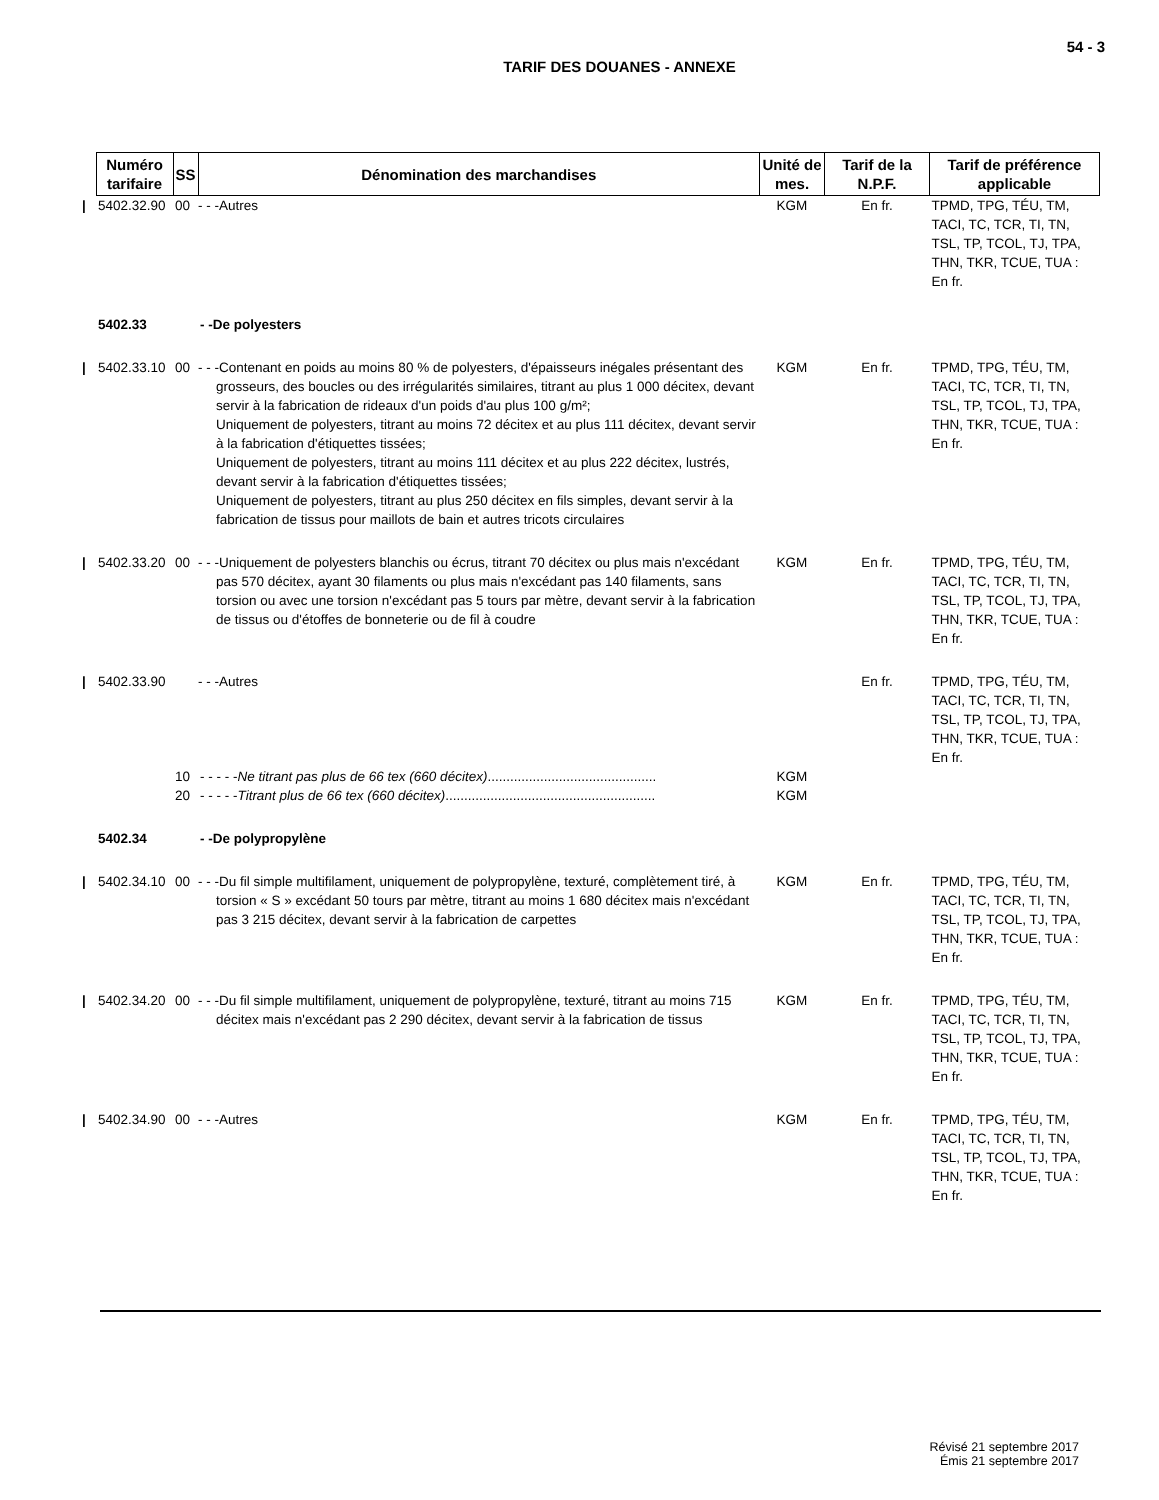54 - 3
TARIF DES DOUANES - ANNEXE
| | Numéro tarifaire | SS | Dénomination des marchandises | Unité de mes. | Tarif de la N.P.F. | Tarif de préférence applicable |
| / | 5402.32.90 | 00 | - - -Autres | KGM | En fr. | TPMD, TPG, TÉU, TM, TACI, TC, TCR, TI, TN, TSL, TP, TCOL, TJ, TPA, THN, TKR, TCUE, TUA : En fr. |
| | 5402.33 | | - -De polyesters | | | |
| / | 5402.33.10 | 00 | - - -Contenant en poids au moins 80 % de polyesters, d'épaisseurs inégales présentant des grosseurs, des boucles ou des irrégularités similaires, titrant au plus 1 000 décitex, devant servir à la fabrication de rideaux d'un poids d'au plus 100 g/m²; Uniquement de polyesters, titrant au moins 72 décitex et au plus 111 décitex, devant servir à la fabrication d'étiquettes tissées; Uniquement de polyesters, titrant au moins 111 décitex et au plus 222 décitex, lustrés, devant servir à la fabrication d'étiquettes tissées; Uniquement de polyesters, titrant au plus 250 décitex en fils simples, devant servir à la fabrication de tissus pour maillots de bain et autres tricots circulaires | KGM | En fr. | TPMD, TPG, TÉU, TM, TACI, TC, TCR, TI, TN, TSL, TP, TCOL, TJ, TPA, THN, TKR, TCUE, TUA : En fr. |
| / | 5402.33.20 | 00 | - - -Uniquement de polyesters blanchis ou écrus, titrant 70 décitex ou plus mais n'excédant pas 570 décitex, ayant 30 filaments ou plus mais n'excédant pas 140 filaments, sans torsion ou avec une torsion n'excédant pas 5 tours par mètre, devant servir à la fabrication de tissus ou d'étoffes de bonneterie ou de fil à coudre | KGM | En fr. | TPMD, TPG, TÉU, TM, TACI, TC, TCR, TI, TN, TSL, TP, TCOL, TJ, TPA, THN, TKR, TCUE, TUA : En fr. |
| / | 5402.33.90 | | - - -Autres | | En fr. | TPMD, TPG, TÉU, TM, TACI, TC, TCR, TI, TN, TSL, TP, TCOL, TJ, TPA, THN, TKR, TCUE, TUA : En fr. |
| | | 10 | - - - - - Ne titrant pas plus de 66 tex (660 décitex) ............................................. | KGM | | |
| | | 20 | - - - - - Titrant plus de 66 tex (660 décitex) ........................................................ | KGM | | |
| | 5402.34 | | - -De polypropylène | | | |
| / | 5402.34.10 | 00 | - - -Du fil simple multifilament, uniquement de polypropylène, texturé, complètement tiré, à torsion « S » excédant 50 tours par mètre, titrant au moins 1 680 décitex mais n'excédant pas 3 215 décitex, devant servir à la fabrication de carpettes | KGM | En fr. | TPMD, TPG, TÉU, TM, TACI, TC, TCR, TI, TN, TSL, TP, TCOL, TJ, TPA, THN, TKR, TCUE, TUA : En fr. |
| / | 5402.34.20 | 00 | - - -Du fil simple multifilament, uniquement de polypropylène, texturé, titrant au moins 715 décitex mais n'excédant pas 2 290 décitex, devant servir à la fabrication de tissus | KGM | En fr. | TPMD, TPG, TÉU, TM, TACI, TC, TCR, TI, TN, TSL, TP, TCOL, TJ, TPA, THN, TKR, TCUE, TUA : En fr. |
| / | 5402.34.90 | 00 | - - -Autres | KGM | En fr. | TPMD, TPG, TÉU, TM, TACI, TC, TCR, TI, TN, TSL, TP, TCOL, TJ, TPA, THN, TKR, TCUE, TUA : En fr. |
Révisé 21 septembre 2017
Émis 21 septembre 2017